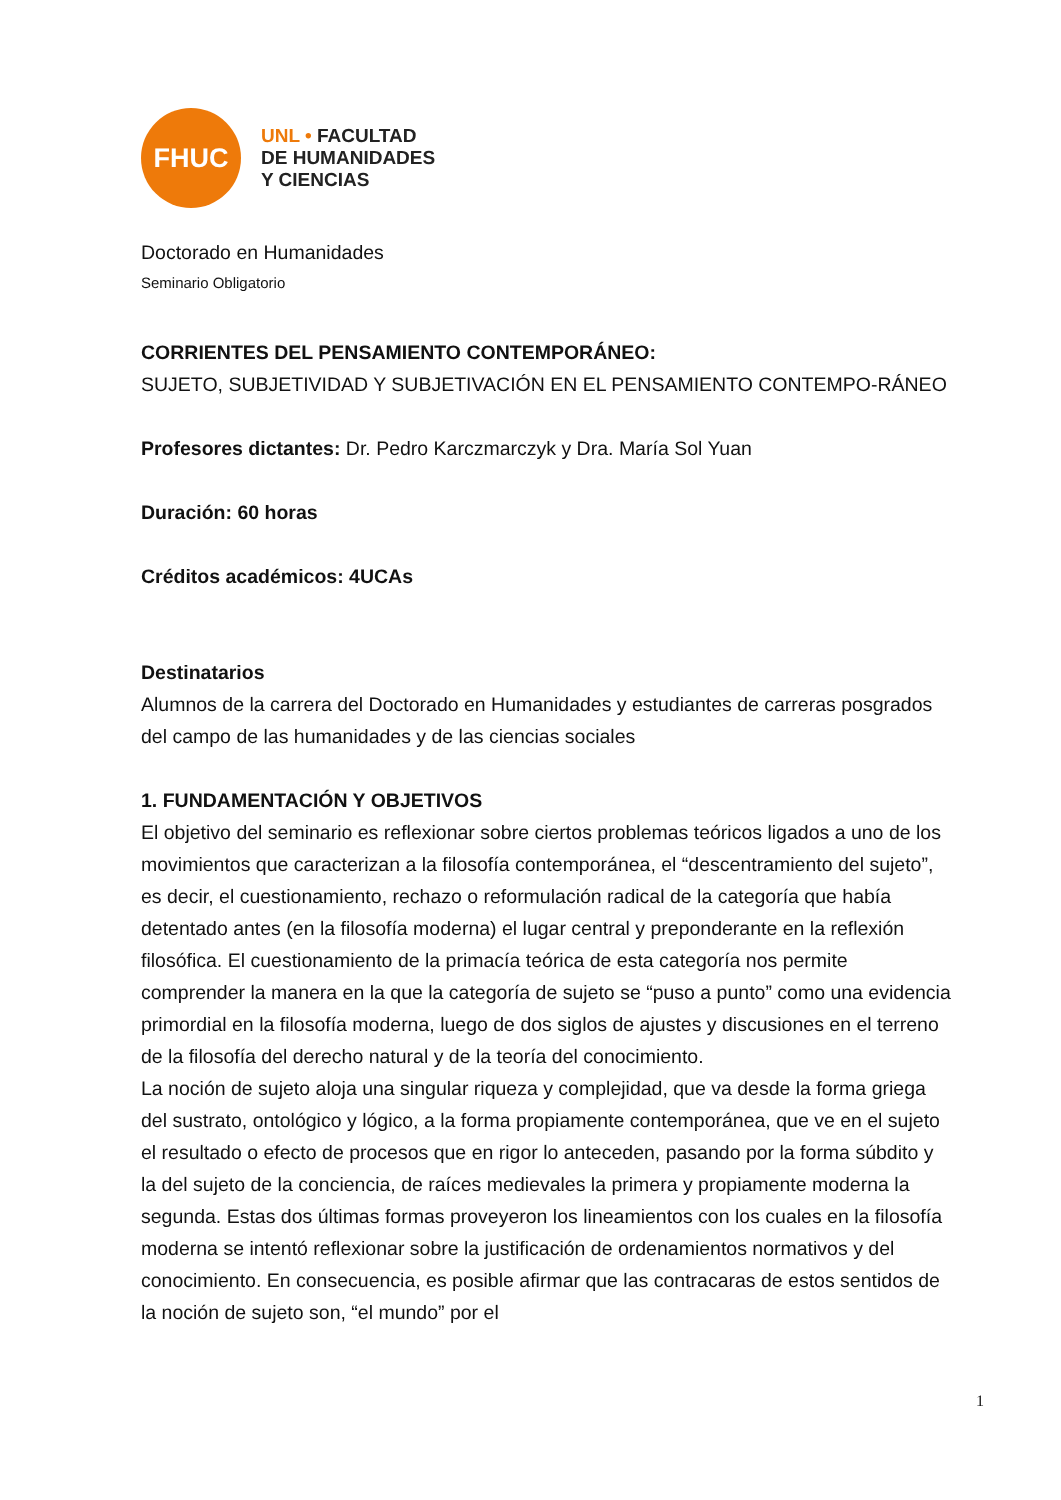FHUC
UNL • FACULTAD
DE HUMANIDADES
Y CIENCIAS
Doctorado en Humanidades
Seminario Obligatorio
CORRIENTES DEL PENSAMIENTO CONTEMPORÁNEO:
SUJETO, SUBJETIVIDAD Y SUBJETIVACIÓN EN EL PENSAMIENTO CONTEMPO-RÁNEO
Profesores dictantes: Dr. Pedro Karczmarczyk y Dra. María Sol Yuan
Duración: 60 horas
Créditos académicos: 4UCAs
Destinatarios
Alumnos de la carrera del Doctorado en Humanidades y estudiantes de carreras posgrados del campo de las humanidades y de las ciencias sociales
1. FUNDAMENTACIÓN Y OBJETIVOS
El objetivo del seminario es reflexionar sobre ciertos problemas teóricos ligados a uno de los movimientos que caracterizan a la filosofía contemporánea, el “descentramiento del sujeto”, es decir, el cuestionamiento, rechazo o reformulación radical de la categoría que había detentado antes (en la filosofía moderna) el lugar central y preponderante en la reflexión filosófica. El cuestionamiento de la primacía teórica de esta categoría nos permite comprender la manera en la que la categoría de sujeto se “puso a punto” como una evidencia primordial en la filosofía moderna, luego de dos siglos de ajustes y discusiones en el terreno de la filosofía del derecho natural y de la teoría del conocimiento.
La noción de sujeto aloja una singular riqueza y complejidad, que va desde la forma griega del sustrato, ontológico y lógico, a la forma propiamente contemporánea, que ve en el sujeto el resultado o efecto de procesos que en rigor lo anteceden, pasando por la forma súbdito y la del sujeto de la conciencia, de raíces medievales la primera y propiamente moderna la segunda. Estas dos últimas formas proveyeron los lineamientos con los cuales en la filosofía moderna se intentó reflexionar sobre la justificación de ordenamientos normativos y del conocimiento. En consecuencia, es posible afirmar que las contracaras de estos sentidos de la noción de sujeto son, “el mundo” por el
1